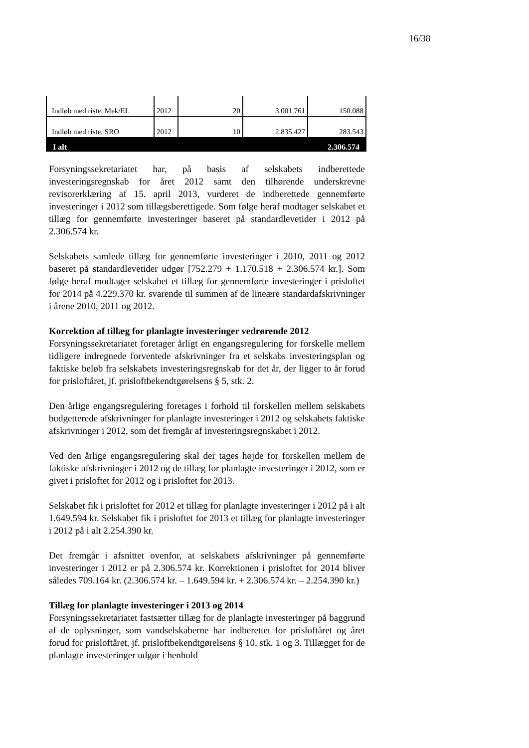16/38
| Indløb med riste, Mek/EL | 2012 | 20 | 3.001.761 | 150.088 |
| Indløb med riste, SRO | 2012 | 10 | 2.835.427 | 283.543 |
| I alt | | | | 2.306.574 |
Forsyningssekretariatet har, på basis af selskabets indberettede investeringsregnskab for året 2012 samt den tilhørende underskrevne revisorerklæring af 15. april 2013, vurderet de indberettede gennemførte investeringer i 2012 som tillægsberettigede. Som følge heraf modtager selskabet et tillæg for gennemførte investeringer baseret på standardlevetider i 2012 på 2.306.574 kr.
Selskabets samlede tillæg for gennemførte investeringer i 2010, 2011 og 2012 baseret på standardlevetider udgør [752.279 + 1.170.518 + 2.306.574 kr.]. Som følge heraf modtager selskabet et tillæg for gennemførte investeringer i prisloftet for 2014 på 4.229.370 kr. svarende til summen af de lineære standardafskrivninger i årene 2010, 2011 og 2012.
Korrektion af tillæg for planlagte investeringer vedrørende 2012
Forsyningssekretariatet foretager årligt en engangsregulering for forskelle mellem tidligere indregnede forventede afskrivninger fra et selskabs investeringsplan og faktiske beløb fra selskabets investeringsregnskab for det år, der ligger to år forud for prisloftåret, jf. prisloftbekendtgørelsens § 5, stk. 2.
Den årlige engangsregulering foretages i forhold til forskellen mellem selskabets budgetterede afskrivninger for planlagte investeringer i 2012 og selskabets faktiske afskrivninger i 2012, som det fremgår af investeringsregnskabet i 2012.
Ved den årlige engangsregulering skal der tages højde for forskellen mellem de faktiske afskrivninger i 2012 og de tillæg for planlagte investeringer i 2012, som er givet i prisloftet for 2012 og i prisloftet for 2013.
Selskabet fik i prisloftet for 2012 et tillæg for planlagte investeringer i 2012 på i alt 1.649.594 kr. Selskabet fik i prisloftet for 2013 et tillæg for planlagte investeringer i 2012 på i alt 2.254.390 kr.
Det fremgår i afsnittet ovenfor, at selskabets afskrivninger på gennemførte investeringer i 2012 er på 2.306.574 kr. Korrektionen i prisloftet for 2014 bliver således 709.164 kr. (2.306.574 kr. – 1.649.594 kr. + 2.306.574 kr. – 2.254.390 kr.)
Tillæg for planlagte investeringer i 2013 og 2014
Forsyningssekretariatet fastsætter tillæg for de planlagte investeringer på baggrund af de oplysninger, som vandselskaberne har indberettet for prisloftåret og året forud for prisloftåret, jf. prisloftbekendtgørelsens § 10, stk. 1 og 3. Tillægget for de planlagte investeringer udgør i henhold